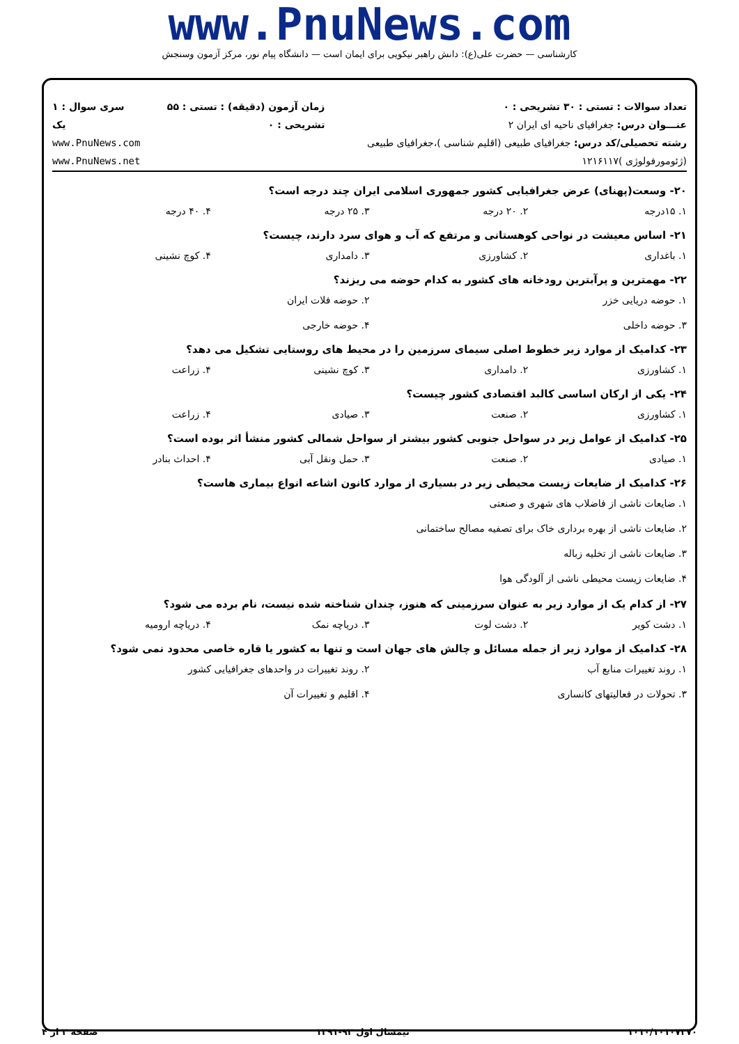www.PnuNews.com
کارشناسی — حضرت علی(ع): دانش راهبر نیکویی برای ایمان است — دانشگاه پیام نور، مرکز آزمون وسنجش
تعداد سوالات : تستی : ۳۰ تشریحی : ۰
عنـــوان درس: جغرافیای ناحیه ای ایران ۲
رشته تحصیلی/کد درس: جغرافیای طبیعی (اقلیم شناسی )،جغرافیای طبیعی (ژئومورفولوژی )۱۲۱۶۱۱۷
زمان آزمون (دقیقه) : تستی : ۵۵ تشریحی : ۰
سری سوال : ۱ یک
www.PnuNews.com
www.PnuNews.net
۲۰- وسعت(پهنای) عرض جغرافیایی کشور جمهوری اسلامی ایران چند درجه است؟
۱. ۱۵درجه ۲. ۲۰ درجه ۳. ۲۵ درجه ۴. ۴۰ درجه
۲۱- اساس معیشت در نواحی کوهستانی و مرتفع که آب و هوای سرد دارند، چیست؟
۱. باغداری ۲. کشاورزی ۳. دامداری ۴. کوچ نشینی
۲۲- مهمترین و پرآبترین رودخانه های کشور به کدام حوضه می ریزند؟
۱. حوضه دریایی خزر ۲. حوضه فلات ایران ۳. حوضه داخلی ۴. حوضه خارجی
۲۳- کدامیک از موارد زیر خطوط اصلی سیمای سرزمین را در محیط های روستایی تشکیل می دهد؟
۱. کشاورزی ۲. دامداری ۳. کوچ نشینی ۴. زراعت
۲۴- یکی از ارکان اساسی کالبد اقتصادی کشور چیست؟
۱. کشاورزی ۲. صنعت ۳. صیادی ۴. زراعت
۲۵- کدامیک از عوامل زیر در سواحل جنوبی کشور بیشتر از سواحل شمالی کشور منشأ اثر بوده است؟
۱. صیادی ۲. صنعت ۳. حمل ونقل آبی ۴. احداث بنادر
۲۶- کدامیک از ضایعات زیست محیطی زیر در بسیاری از موارد کانون اشاعه انواع بیماری هاست؟
۱. ضایعات ناشی از فاضلاب های شهری و صنعتی
۲. ضایعات ناشی از بهره برداری خاک برای تصفیه مصالح ساختمانی
۳. ضایعات ناشی از تخلیه زباله
۴. ضایعات زیست محیطی ناشی از آلودگی هوا
۲۷- از کدام یک از موارد زیر به عنوان سرزمینی که هنوز، چندان شناخته شده نیست، نام برده می شود؟
۱. دشت کویر ۲. دشت لوت ۳. دریاچه نمک ۴. دریاچه ارومیه
۲۸- کدامیک از موارد زیر از جمله مسائل و چالش های جهان است و تنها به کشور یا قاره خاصی محدود نمی شود؟
۱. روند تغییرات منابع آب ۲. روند تغییرات در واحدهای جغرافیایی کشور ۳. تحولات در فعالیتهای کانساری ۴. اقلیم و تغییرات آن
۱۰۱۰/۱۰۱۰۷۳۷۰ نیمسال اول ۹۲-۱۳۹۱ صفحه ۳ از ۴